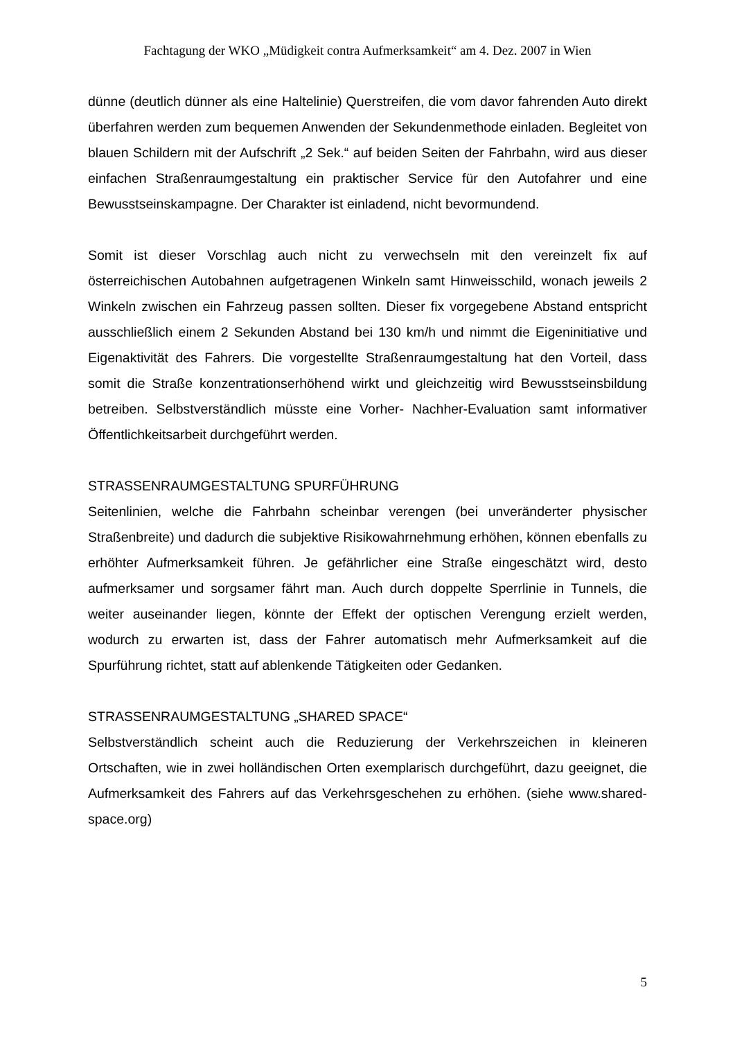Fachtagung der WKO „Müdigkeit contra Aufmerksamkeit“ am 4. Dez. 2007 in Wien
dünne (deutlich dünner als eine Haltelinie) Querstreifen, die vom davor fahrenden Auto direkt überfahren werden zum bequemen Anwenden der Sekundenmethode einladen. Begleitet von blauen Schildern mit der Aufschrift „2 Sek.“ auf beiden Seiten der Fahrbahn, wird aus dieser einfachen Straßenraumgestaltung ein praktischer Service für den Autofahrer und eine Bewusstseinskampagne. Der Charakter ist einladend, nicht bevormundend.
Somit ist dieser Vorschlag auch nicht zu verwechseln mit den vereinzelt fix auf österreichischen Autobahnen aufgetragenen Winkeln samt Hinweisschild, wonach jeweils 2 Winkeln zwischen ein Fahrzeug passen sollten. Dieser fix vorgegebene Abstand entspricht ausschließlich einem 2 Sekunden Abstand bei 130 km/h und nimmt die Eigeninitiative und Eigenaktivität des Fahrers. Die vorgestellte Straßenraumgestaltung hat den Vorteil, dass somit die Straße konzentrationserhöhend wirkt und gleichzeitig wird Bewusstseinsbildung betreiben. Selbstverständlich müsste eine Vorher- Nachher-Evaluation samt informativer Öffentlichkeitsarbeit durchgeführt werden.
STRASSENRAUMGESTALTUNG SPURFÜHRUNG
Seitenlinien, welche die Fahrbahn scheinbar verengen (bei unveränderter physischer Straßenbreite) und dadurch die subjektive Risikowahrnehmung erhöhen, können ebenfalls zu erhöhter Aufmerksamkeit führen. Je gefährlicher eine Straße eingeschätzt wird, desto aufmerksamer und sorgsamer fährt man. Auch durch doppelte Sperrlinie in Tunnels, die weiter auseinander liegen, könnte der Effekt der optischen Verengung erzielt werden, wodurch zu erwarten ist, dass der Fahrer automatisch mehr Aufmerksamkeit auf die Spurführung richtet, statt auf ablenkende Tätigkeiten oder Gedanken.
STRASSENRAUMGESTALTUNG „SHARED SPACE“
Selbstverständlich scheint auch die Reduzierung der Verkehrszeichen in kleineren Ortschaften, wie in zwei holländischen Orten exemplarisch durchgeführt, dazu geeignet, die Aufmerksamkeit des Fahrers auf das Verkehrsgeschehen zu erhöhen. (siehe www.shared-space.org)
5